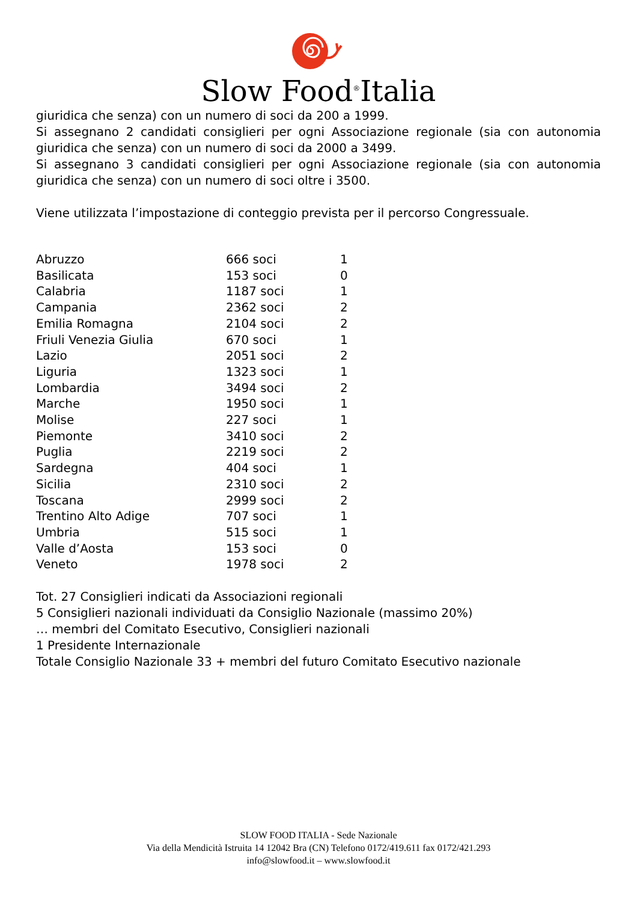Slow Food<sup>®</sup>Italia
giuridica che senza) con un numero di soci da 200 a 1999.
Si assegnano 2 candidati consiglieri per ogni Associazione regionale (sia con autonomia giuridica che senza) con un numero di soci da 2000 a 3499.
Si assegnano 3 candidati consiglieri per ogni Associazione regionale (sia con autonomia giuridica che senza) con un numero di soci oltre i 3500.
Viene utilizzata l’impostazione di conteggio prevista per il percorso Congressuale.
| Abruzzo | 666 soci | 1 |
| Basilicata | 153 soci | 0 |
| Calabria | 1187 soci | 1 |
| Campania | 2362 soci | 2 |
| Emilia Romagna | 2104 soci | 2 |
| Friuli Venezia Giulia | 670 soci | 1 |
| Lazio | 2051 soci | 2 |
| Liguria | 1323 soci | 1 |
| Lombardia | 3494 soci | 2 |
| Marche | 1950 soci | 1 |
| Molise | 227 soci | 1 |
| Piemonte | 3410 soci | 2 |
| Puglia | 2219 soci | 2 |
| Sardegna | 404 soci | 1 |
| Sicilia | 2310 soci | 2 |
| Toscana | 2999 soci | 2 |
| Trentino Alto Adige | 707 soci | 1 |
| Umbria | 515 soci | 1 |
| Valle d’Aosta | 153 soci | 0 |
| Veneto | 1978 soci | 2 |
Tot. 27 Consiglieri indicati da Associazioni regionali
5 Consiglieri nazionali individuati da Consiglio Nazionale (massimo 20%)
… membri del Comitato Esecutivo, Consiglieri nazionali
1 Presidente Internazionale
Totale Consiglio Nazionale 33 + membri del futuro Comitato Esecutivo nazionale
SLOW FOOD ITALIA - Sede Nazionale
Via della Mendicità Istruita 14 12042 Bra (CN) Telefono 0172/419.611 fax 0172/421.293
info@slowfood.it – www.slowfood.it